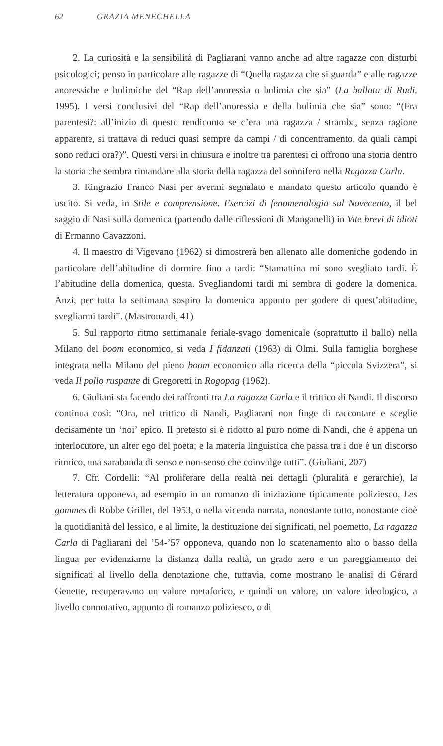62 GRAZIA MENECHELLA
2. La curiosità e la sensibilità di Pagliarani vanno anche ad altre ragazze con disturbi psicologici; penso in particolare alle ragazze di “Quella ragazza che si guarda” e alle ragazze anoressiche e bulimiche del “Rap dell’anoressia o bulimia che sia” (La ballata di Rudi, 1995). I versi conclusivi del “Rap dell’anoressia e della bulimia che sia” sono: “(Fra parentesi?: all’inizio di questo rendiconto se c’era una ragazza / stramba, senza ragione apparente, si trattava di reduci quasi sempre da campi / di concentramento, da quali campi sono reduci ora?)”. Questi versi in chiusura e inoltre tra parentesi ci offrono una storia dentro la storia che sembra rimandare alla storia della ragazza del sonnifero nella Ragazza Carla.
3. Ringrazio Franco Nasi per avermi segnalato e mandato questo articolo quando è uscito. Si veda, in Stile e comprensione. Esercizi di fenomenologia sul Novecento, il bel saggio di Nasi sulla domenica (partendo dalle riflessioni di Manganelli) in Vite brevi di idioti di Ermanno Cavazzoni.
4. Il maestro di Vigevano (1962) si dimostrerà ben allenato alle domeniche godendo in particolare dell’abitudine di dormire fino a tardi: “Stamattina mi sono svegliato tardi. È l’abitudine della domenica, questa. Svegliandomi tardi mi sembra di godere la domenica. Anzi, per tutta la settimana sospiro la domenica appunto per godere di quest’abitudine, svegliarmi tardi”. (Mastronardi, 41)
5. Sul rapporto ritmo settimanale feriale-svago domenicale (soprattutto il ballo) nella Milano del boom economico, si veda I fidanzati (1963) di Olmi. Sulla famiglia borghese integrata nella Milano del pieno boom economico alla ricerca della “piccola Svizzera”, si veda Il pollo ruspante di Gregoretti in Rogopag (1962).
6. Giuliani sta facendo dei raffronti tra La ragazza Carla e il trittico di Nandi. Il discorso continua così: “Ora, nel trittico di Nandi, Pagliarani non finge di raccontare e sceglie decisamente un ‘noi’ epico. Il pretesto si è ridotto al puro nome di Nandi, che è appena un interlocutore, un alter ego del poeta; e la materia linguistica che passa tra i due è un discorso ritmico, una sarabanda di senso e non-senso che coinvolge tutti”. (Giuliani, 207)
7. Cfr. Cordelli: “Al proliferare della realtà nei dettagli (pluralità e gerarchie), la letteratura opponeva, ad esempio in un romanzo di iniziazione tipicamente poliziesco, Les gommes di Robbe Grillet, del 1953, o nella vicenda narrata, nonostante tutto, nonostante cioè la quotidianità del lessico, e al limite, la destituzione dei significati, nel poemetto, La ragazza Carla di Pagliarani del ’54-’57 opponeva, quando non lo scatenamento alto o basso della lingua per evidenziarne la distanza dalla realtà, un grado zero e un pareggiamento dei significati al livello della denotazione che, tuttavia, come mostrano le analisi di Gérard Genette, recuperavano un valore metaforico, e quindi un valore, un valore ideologico, a livello connotativo, appunto di romanzo poliziesco, o di